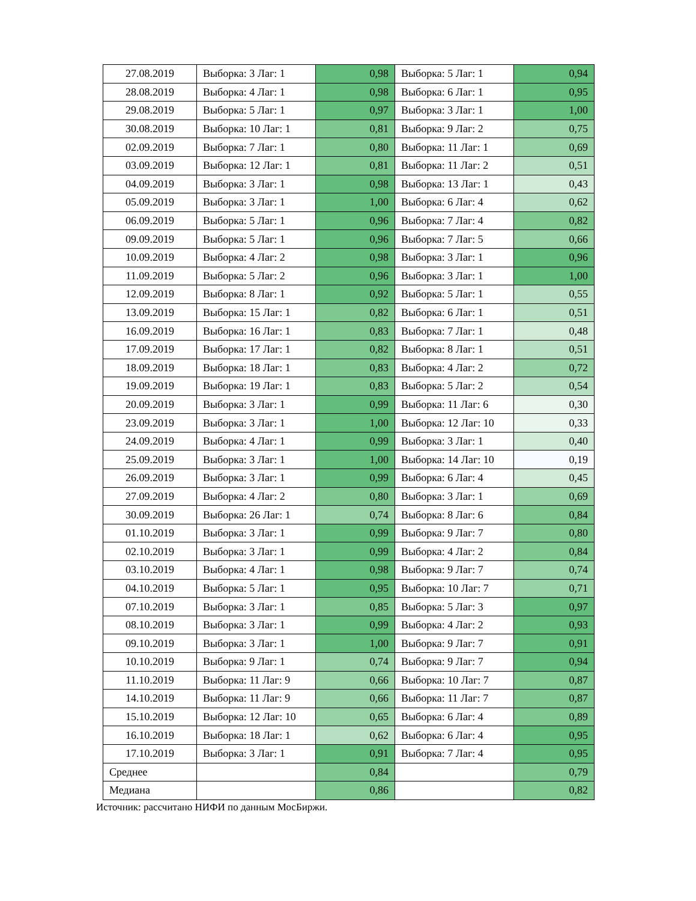| 27.08.2019 | Выборка: 3 Лаг: 1 | 0,98 | Выборка: 5 Лаг: 1 | 0,94 |
| 28.08.2019 | Выборка: 4 Лаг: 1 | 0,98 | Выборка: 6 Лаг: 1 | 0,95 |
| 29.08.2019 | Выборка: 5 Лаг: 1 | 0,97 | Выборка: 3 Лаг: 1 | 1,00 |
| 30.08.2019 | Выборка: 10 Лаг: 1 | 0,81 | Выборка: 9 Лаг: 2 | 0,75 |
| 02.09.2019 | Выборка: 7 Лаг: 1 | 0,80 | Выборка: 11 Лаг: 1 | 0,69 |
| 03.09.2019 | Выборка: 12 Лаг: 1 | 0,81 | Выборка: 11 Лаг: 2 | 0,51 |
| 04.09.2019 | Выборка: 3 Лаг: 1 | 0,98 | Выборка: 13 Лаг: 1 | 0,43 |
| 05.09.2019 | Выборка: 3 Лаг: 1 | 1,00 | Выборка: 6 Лаг: 4 | 0,62 |
| 06.09.2019 | Выборка: 5 Лаг: 1 | 0,96 | Выборка: 7 Лаг: 4 | 0,82 |
| 09.09.2019 | Выборка: 5 Лаг: 1 | 0,96 | Выборка: 7 Лаг: 5 | 0,66 |
| 10.09.2019 | Выборка: 4 Лаг: 2 | 0,98 | Выборка: 3 Лаг: 1 | 0,96 |
| 11.09.2019 | Выборка: 5 Лаг: 2 | 0,96 | Выборка: 3 Лаг: 1 | 1,00 |
| 12.09.2019 | Выборка: 8 Лаг: 1 | 0,92 | Выборка: 5 Лаг: 1 | 0,55 |
| 13.09.2019 | Выборка: 15 Лаг: 1 | 0,82 | Выборка: 6 Лаг: 1 | 0,51 |
| 16.09.2019 | Выборка: 16 Лаг: 1 | 0,83 | Выборка: 7 Лаг: 1 | 0,48 |
| 17.09.2019 | Выборка: 17 Лаг: 1 | 0,82 | Выборка: 8 Лаг: 1 | 0,51 |
| 18.09.2019 | Выборка: 18 Лаг: 1 | 0,83 | Выборка: 4 Лаг: 2 | 0,72 |
| 19.09.2019 | Выборка: 19 Лаг: 1 | 0,83 | Выборка: 5 Лаг: 2 | 0,54 |
| 20.09.2019 | Выборка: 3 Лаг: 1 | 0,99 | Выборка: 11 Лаг: 6 | 0,30 |
| 23.09.2019 | Выборка: 3 Лаг: 1 | 1,00 | Выборка: 12 Лаг: 10 | 0,33 |
| 24.09.2019 | Выборка: 4 Лаг: 1 | 0,99 | Выборка: 3 Лаг: 1 | 0,40 |
| 25.09.2019 | Выборка: 3 Лаг: 1 | 1,00 | Выборка: 14 Лаг: 10 | 0,19 |
| 26.09.2019 | Выборка: 3 Лаг: 1 | 0,99 | Выборка: 6 Лаг: 4 | 0,45 |
| 27.09.2019 | Выборка: 4 Лаг: 2 | 0,80 | Выборка: 3 Лаг: 1 | 0,69 |
| 30.09.2019 | Выборка: 26 Лаг: 1 | 0,74 | Выборка: 8 Лаг: 6 | 0,84 |
| 01.10.2019 | Выборка: 3 Лаг: 1 | 0,99 | Выборка: 9 Лаг: 7 | 0,80 |
| 02.10.2019 | Выборка: 3 Лаг: 1 | 0,99 | Выборка: 4 Лаг: 2 | 0,84 |
| 03.10.2019 | Выборка: 4 Лаг: 1 | 0,98 | Выборка: 9 Лаг: 7 | 0,74 |
| 04.10.2019 | Выборка: 5 Лаг: 1 | 0,95 | Выборка: 10 Лаг: 7 | 0,71 |
| 07.10.2019 | Выборка: 3 Лаг: 1 | 0,85 | Выборка: 5 Лаг: 3 | 0,97 |
| 08.10.2019 | Выборка: 3 Лаг: 1 | 0,99 | Выборка: 4 Лаг: 2 | 0,93 |
| 09.10.2019 | Выборка: 3 Лаг: 1 | 1,00 | Выборка: 9 Лаг: 7 | 0,91 |
| 10.10.2019 | Выборка: 9 Лаг: 1 | 0,74 | Выборка: 9 Лаг: 7 | 0,94 |
| 11.10.2019 | Выборка: 11 Лаг: 9 | 0,66 | Выборка: 10 Лаг: 7 | 0,87 |
| 14.10.2019 | Выборка: 11 Лаг: 9 | 0,66 | Выборка: 11 Лаг: 7 | 0,87 |
| 15.10.2019 | Выборка: 12 Лаг: 10 | 0,65 | Выборка: 6 Лаг: 4 | 0,89 |
| 16.10.2019 | Выборка: 18 Лаг: 1 | 0,62 | Выборка: 6 Лаг: 4 | 0,95 |
| 17.10.2019 | Выборка: 3 Лаг: 1 | 0,91 | Выборка: 7 Лаг: 4 | 0,95 |
| Среднее | | 0,84 | | 0,79 |
| Медиана | | 0,86 | | 0,82 |
Источник: рассчитано НИФИ по данным МосБиржи.